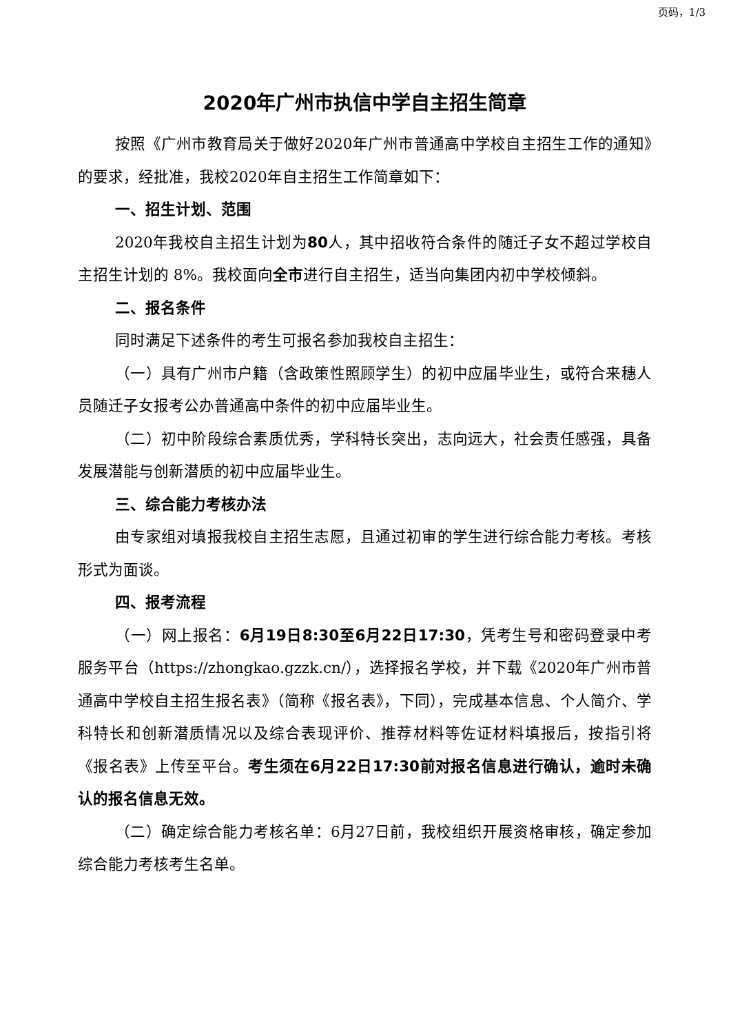页码，1/3
2020年广州市执信中学自主招生简章
按照《广州市教育局关于做好2020年广州市普通高中学校自主招生工作的通知》的要求，经批准，我校2020年自主招生工作简章如下：
一、招生计划、范围
2020年我校自主招生计划为80人，其中招收符合条件的随迁子女不超过学校自主招生计划的 8%。我校面向全市进行自主招生，适当向集团内初中学校倾斜。
二、报名条件
同时满足下述条件的考生可报名参加我校自主招生：
（一）具有广州市户籍（含政策性照顾学生）的初中应届毕业生，或符合来穗人员随迁子女报考公办普通高中条件的初中应届毕业生。
（二）初中阶段综合素质优秀，学科特长突出，志向远大，社会责任感强，具备发展潜能与创新潜质的初中应届毕业生。
三、综合能力考核办法
由专家组对填报我校自主招生志愿，且通过初审的学生进行综合能力考核。考核形式为面谈。
四、报考流程
（一）网上报名：6月19日8:30至6月22日17:30，凭考生号和密码登录中考服务平台（https://zhongkao.gzzk.cn/），选择报名学校，并下载《2020年广州市普通高中学校自主招生报名表》（简称《报名表》，下同），完成基本信息、个人简介、学科特长和创新潜质情况以及综合表现评价、推荐材料等佐证材料填报后，按指引将《报名表》上传至平台。考生须在6月22日17:30前对报名信息进行确认，逾时未确认的报名信息无效。
（二）确定综合能力考核名单：6月27日前，我校组织开展资格审核，确定参加综合能力考核考生名单。